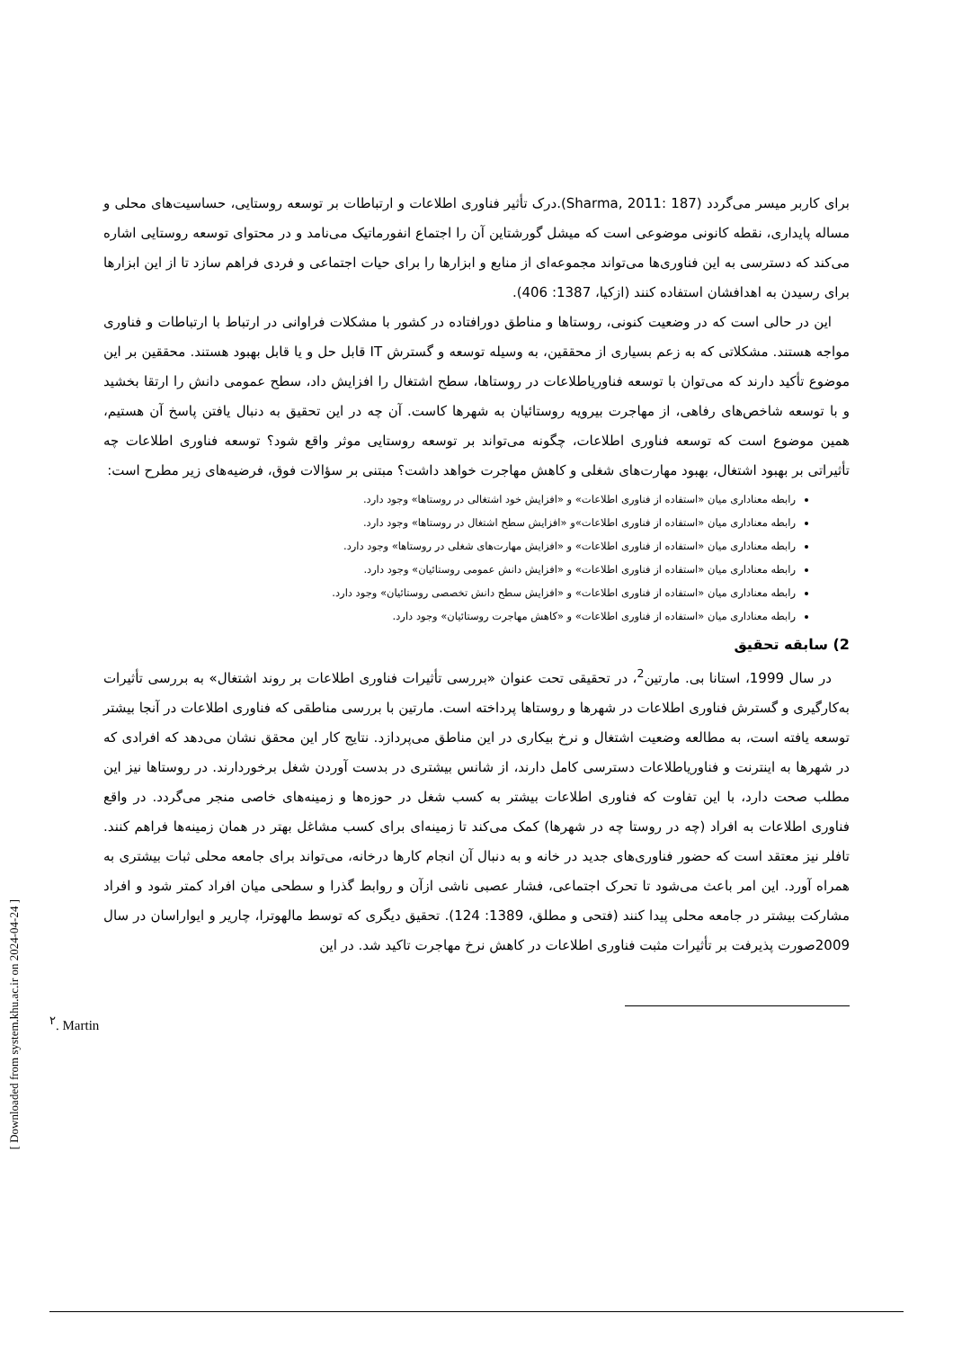برای کاربر میسر می‌گردد (Sharma, 2011: 187).درک تأثیر فناوری اطلاعات و ارتباطات بر توسعه روستایی، حساسیت‌های محلی و مساله پایداری، نقطه کانونی موضوعی است که میشل گورشتاین آن را اجتماع انفورماتیک می‌نامد و در محتوای توسعه روستایی اشاره می‌کند که دسترسی به این فناوری‌ها می‌تواند مجموعه‌ای از منابع و ابزارها را برای حیات اجتماعی و فردی فراهم سازد تا از این ابزارها برای رسیدن به اهدافشان استفاده کنند (ازکیا، 1387: 406).
این در حالی است که در وضعیت کنونی، روستاها و مناطق دورافتاده در کشور با مشکلات فراوانی در ارتباط با ارتباطات و فناوری مواجه هستند. مشکلاتی که به زعم بسیاری از محققین، به وسیله توسعه و گسترش IT قابل حل و یا قابل بهبود هستند. محققین بر این موضوع تأکید دارند که می‌توان با توسعه فناوریاطلاعات در روستاها، سطح اشتغال را افزایش داد، سطح عمومی دانش را ارتقا بخشید و با توسعه شاخص‌های رفاهی، از مهاجرت بیرویه روستائیان به شهرها کاست. آن چه در این تحقیق به دنبال یافتن پاسخ آن هستیم، همین موضوع است که توسعه فناوری اطلاعات، چگونه می‌تواند بر توسعه روستایی موثر واقع شود؟ توسعه فناوری اطلاعات چه تأثیراتی بر بهبود اشتغال، بهبود مهارت‌های شغلی و کاهش مهاجرت خواهد داشت؟ مبتنی بر سؤالات فوق، فرضیه‌های زیر مطرح است:
رابطه معناداری میان «استفاده از فناوری اطلاعات» و «افزایش خود اشتغالی در روستاها» وجود دارد.
رابطه معناداری میان «استفاده از فناوری اطلاعات»و «افزایش سطح اشتغال در روستاها» وجود دارد.
رابطه معناداری میان «استفاده از فناوری اطلاعات» و «افزایش مهارت‌های شغلی در روستاها» وجود دارد.
رابطه معناداری میان «استفاده از فناوری اطلاعات» و «افزایش دانش عمومی روستائیان» وجود دارد.
رابطه معناداری میان «استفاده از فناوری اطلاعات» و «افزایش سطح دانش تخصصی روستائیان» وجود دارد.
رابطه معناداری میان «استفاده از فناوری اطلاعات» و «کاهش مهاجرت روستائیان» وجود دارد.
2) سابقه تحقیق
در سال 1999، استانا بی. مارتین<sup>2</sup>، در تحقیقی تحت عنوان «بررسی تأثیرات فناوری اطلاعات بر روند اشتغال» به بررسی تأثیرات به‌کارگیری و گسترش فناوری اطلاعات در شهرها و روستاها پرداخته است. مارتین با بررسی مناطقی که فناوری اطلاعات در آنجا بیشتر توسعه یافته است، به مطالعه وضعیت اشتغال و نرخ بیکاری در این مناطق می‌پردازد. نتایج کار این محقق نشان می‌دهد که افرادی که در شهرها به اینترنت و فناوریاطلاعات دسترسی کامل دارند، از شانس بیشتری در بدست آوردن شغل برخوردارند. در روستاها نیز این مطلب صحت دارد، با این تفاوت که فناوری اطلاعات بیشتر به کسب شغل در حوزه‌ها و زمینه‌های خاصی منجر می‌گردد. در واقع فناوری اطلاعات به افراد (چه در روستا چه در شهرها) کمک می‌کند تا زمینه‌ای برای کسب مشاغل بهتر در همان زمینه‌ها فراهم کنند. تافلر نیز معتقد است که حضور فناوری‌های جدید در خانه و به دنبال آن انجام کارها درخانه، می‌تواند برای جامعه محلی ثبات بیشتری به همراه آورد. این امر باعث می‌شود تا تحرک اجتماعی، فشار عصبی ناشی ازآن و روابط گذرا و سطحی میان افراد کمتر شود و افراد مشارکت بیشتر در جامعه محلی پیدا کنند (فتحی و مطلق، 1389: 124). تحقیق دیگری که توسط مالهوترا، چاریر و ایواراسان در سال 2009صورت پذیرفت بر تأثیرات مثبت فناوری اطلاعات در کاهش نرخ مهاجرت تاکید شد. در این
<sup>۲</sup>. Martin
[ Downloaded from system.khu.ac.ir on 2024-04-24 ]